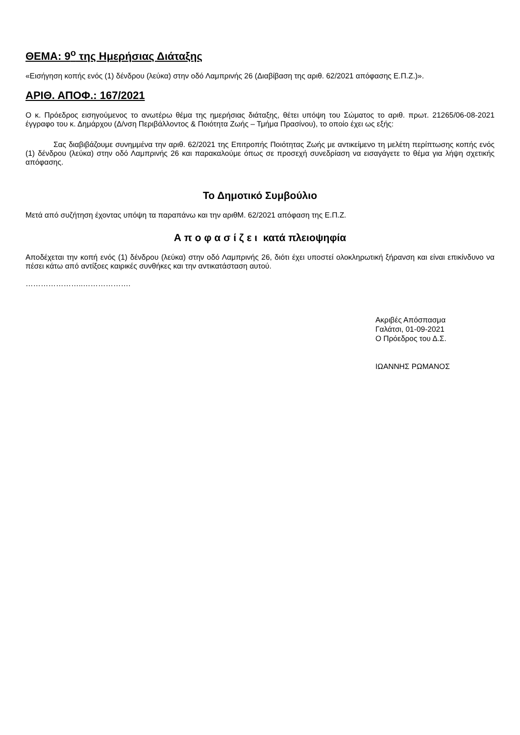ΘΕΜΑ: 9<sup>ο</sup> της Ημερήσιας Διάταξης
«Εισήγηση κοπής ενός (1) δένδρου (λεύκα) στην οδό Λαμπρινής 26 (Διαβίβαση της αριθ. 62/2021 απόφασης Ε.Π.Ζ.)».
ΑΡΙΘ. ΑΠΟΦ.: 167/2021
Ο κ. Πρόεδρος εισηγούμενος το ανωτέρω θέμα της ημερήσιας διάταξης, θέτει υπόψη του Σώματος το αριθ. πρωτ. 21265/06-08-2021 έγγραφο του κ. Δημάρχου (Δ/νση Περιβάλλοντος & Ποιότητα Ζωής – Τμήμα Πρασίνου), το οποίο έχει ως εξής:
Σας διαβιβάζουμε συνημμένα την αριθ. 62/2021 της Επιτροπής Ποιότητας Ζωής με αντικείμενο τη μελέτη περίπτωσης κοπής ενός (1) δένδρου (λεύκα) στην οδό Λαμπρινής 26 και παρακαλούμε όπως σε προσεχή συνεδρίαση να εισαγάγετε το θέμα για λήψη σχετικής απόφασης.
Το Δημοτικό Συμβούλιο
Μετά από συζήτηση έχοντας υπόψη τα παραπάνω και την αριθΜ. 62/2021 απόφαση της Ε.Π.Ζ.
Α π ο φ α σ ί ζ ε ι κατά πλειοψηφία
Αποδέχεται την κοπή ενός (1) δένδρου (λεύκα) στην οδό Λαμπρινής 26, διότι έχει υποστεί ολοκληρωτική ξήρανση και είναι επικίνδυνο να πέσει κάτω από αντίξοες καιρικές συνθήκες και την αντικατάσταση αυτού.
…………………..……………….
Ακριβές Απόσπασμα
Γαλάτσι, 01-09-2021
Ο Πρόεδρος του Δ.Σ.
ΙΩΑΝΝΗΣ ΡΩΜΑΝΟΣ